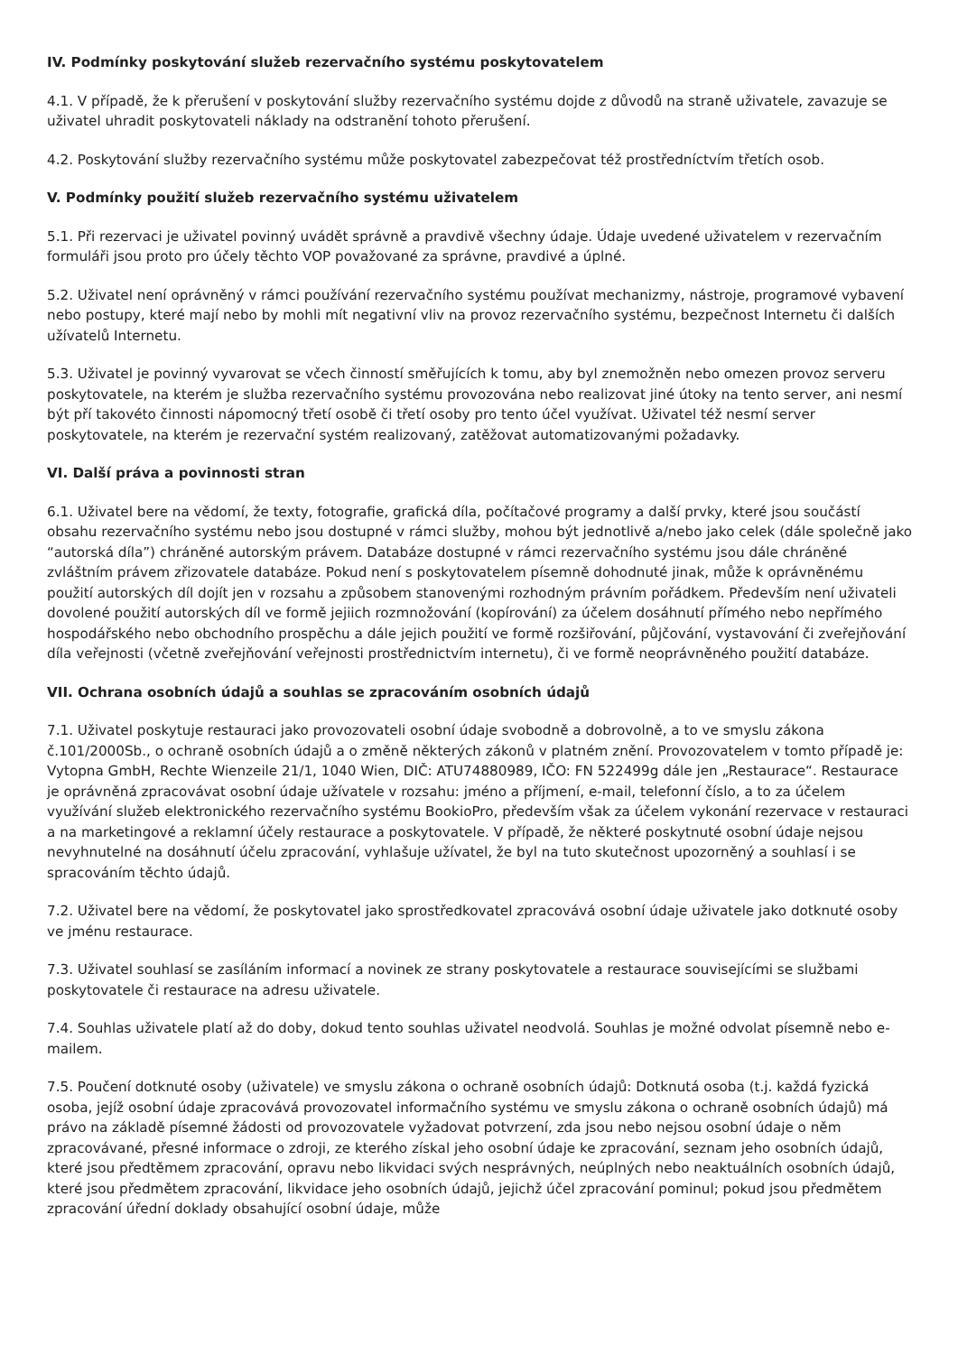IV. Podmínky poskytování služeb rezervačního systému poskytovatelem
4.1. V případě, že k přerušení v poskytování služby rezervačního systému dojde z důvodů na straně uživatele, zavazuje se uživatel uhradit poskytovateli náklady na odstranění tohoto přerušení.
4.2. Poskytování služby rezervačního systému může poskytovatel zabezpečovat též prostředníctvím třetích osob.
V. Podmínky použití služeb rezervačního systému uživatelem
5.1. Při rezervaci je uživatel povinný uvádět správně a pravdivě všechny údaje. Údaje uvedené uživatelem v rezervačním formuláři jsou proto pro účely těchto VOP považované za správne, pravdivé a úplné.
5.2. Uživatel není oprávněný v rámci používání rezervačního systému používat mechanizmy, nástroje, programové vybavení nebo postupy, které mají nebo by mohli mít negativní vliv na provoz rezervačního systému, bezpečnost Internetu či dalších užívatelů Internetu.
5.3. Uživatel je povinný vyvarovat se včech činností směřujících k tomu, aby byl znemožněn nebo omezen provoz serveru poskytovatele, na kterém je služba rezervačního systému provozována nebo realizovat jiné útoky na tento server, ani nesmí být pří takovéto činnosti nápomocný třetí osobě či třetí osoby pro tento účel využívat. Uživatel též nesmí server poskytovatele, na kterém je rezervační systém realizovaný, zatěžovat automatizovanými požadavky.
VI. Další práva a povinnosti stran
6.1. Uživatel bere na vědomí, že texty, fotografie, grafická díla, počítačové programy a další prvky, které jsou součástí obsahu rezervačního systému nebo jsou dostupné v rámci služby, mohou být jednotlivě a/nebo jako celek (dále společně jako “autorská díla”) chráněné autorským právem. Databáze dostupné v rámci rezervačního systému jsou dále chráněné zvláštním právem zřizovatele databáze. Pokud není s poskytovatelem písemně dohodnuté jinak, může k oprávněnému použití autorských díl dojít jen v rozsahu a způsobem stanovenými rozhodným právním pořádkem. Především není uživateli dovolené použití autorských díl ve formě jejiich rozmnožování (kopírování) za účelem dosáhnutí přímého nebo nepřímého hospodářského nebo obchodního prospěchu a dále jejich použití ve formě rozšiřování, půjčování, vystavování či zveřejňování díla veřejnosti (včetně zveřejňování veřejnosti prostřednictvím internetu), či ve formě neoprávněného použití databáze.
VII. Ochrana osobních údajů a souhlas se zpracováním osobních údajů
7.1. Uživatel poskytuje restauraci jako provozovateli osobní údaje svobodně a dobrovolně, a to ve smyslu zákona č.101/2000Sb., o ochraně osobních údajů a o změně některých zákonů v platném znění. Provozovatelem v tomto případě je: Vytopna GmbH, Rechte Wienzeile 21/1, 1040 Wien, DIČ: ATU74880989, IČO: FN 522499g dále jen „Restaurace“. Restaurace je oprávněná zpracovávat osobní údaje užívatele v rozsahu: jméno a příjmení, e-mail, telefonní číslo, a to za účelem využívání služeb elektronického rezervačního systému BookioPro, především však za účelem vykonání rezervace v restauraci a na marketingové a reklamní účely restaurace a poskytovatele. V případě, že některé poskytnuté osobní údaje nejsou nevyhnutelné na dosáhnutí účelu zpracování, vyhlašuje užívatel, že byl na tuto skutečnost upozorněný a souhlasí i se spracováním těchto údajů.
7.2. Uživatel bere na vědomí, že poskytovatel jako sprostředkovatel zpracovává osobní údaje uživatele jako dotknuté osoby ve jménu restaurace.
7.3. Uživatel souhlasí se zasíláním informací a novinek ze strany poskytovatele a restaurace souvisejícími se službami poskytovatele či restaurace na adresu uživatele.
7.4. Souhlas uživatele platí až do doby, dokud tento souhlas uživatel neodvolá. Souhlas je možné odvolat písemně nebo e-mailem.
7.5. Poučení dotknuté osoby (uživatele) ve smyslu zákona o ochraně osobních údajů: Dotknutá osoba (t.j. každá fyzická osoba, jejíž osobní údaje zpracovává provozovatel informačního systému ve smyslu zákona o ochraně osobních údajů) má právo na základě písemné žádosti od provozovatele vyžadovat potvrzení, zda jsou nebo nejsou osobní údaje o něm zpracovávané, přesné informace o zdroji, ze kterého získal jeho osobní údaje ke zpracování, seznam jeho osobních údajů, které jsou předtěmem zpracování, opravu nebo likvidaci svých nesprávných, neúplných nebo neaktuálních osobních údajů, které jsou předmětem zpracování, likvidace jeho osobních údajů, jejichž účel zpracování pominul; pokud jsou předmětem zpracování úřední doklady obsahující osobní údaje, může